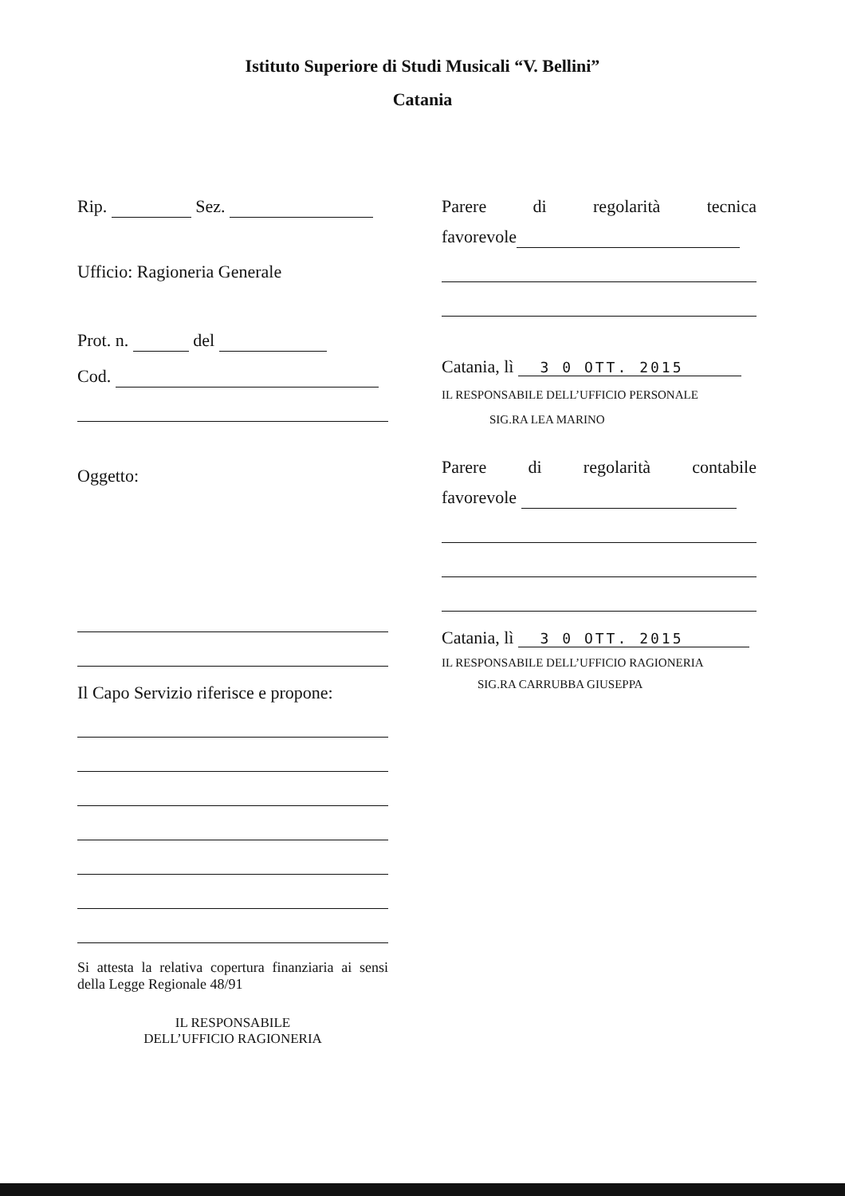Istituto Superiore di Studi Musicali “V. Bellini”
Catania
Rip. Sez.
Ufficio: Ragioneria Generale
Prot. n. del
Cod.
Oggetto:
Il Capo Servizio riferisce e propone:
Si attesta la relativa copertura finanziaria ai sensi della Legge Regionale 48/91
IL RESPONSABILE
DELL’UFFICIO RAGIONERIA
Parere di regolarità tecnica
favorevole
Catania, lì 3 0 OTT. 2015
IL RESPONSABILE DELL’UFFICIO PERSONALE
SIG.RA LEA MARINO
Parere di regolarità contabile
favorevole
Catania, lì 3 0 OTT. 2015
IL RESPONSABILE DELL’UFFICIO RAGIONERIA
SIG.RA CARRUBBA GIUSEPPA